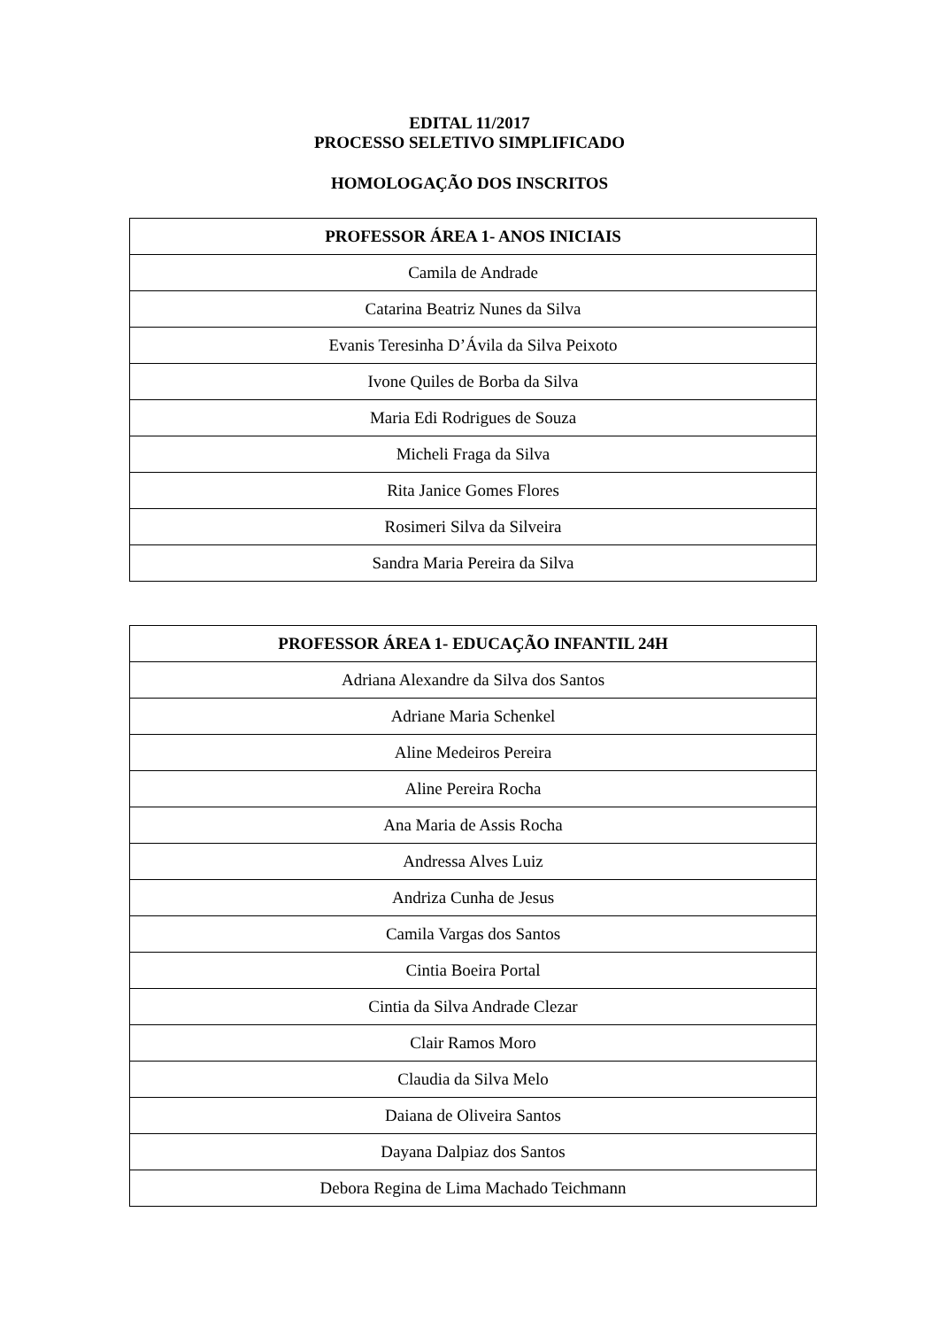EDITAL 11/2017
PROCESSO SELETIVO SIMPLIFICADO
HOMOLOGAÇÃO DOS INSCRITOS
| PROFESSOR ÁREA 1- ANOS INICIAIS |
| --- |
| Camila de Andrade |
| Catarina Beatriz Nunes da Silva |
| Evanis Teresinha D’Ávila da Silva Peixoto |
| Ivone Quiles de Borba da Silva |
| Maria Edi Rodrigues de Souza |
| Micheli Fraga da Silva |
| Rita Janice Gomes Flores |
| Rosimeri Silva da Silveira |
| Sandra Maria Pereira da Silva |
| PROFESSOR ÁREA 1- EDUCAÇÃO INFANTIL 24H |
| --- |
| Adriana Alexandre da Silva dos Santos |
| Adriane Maria Schenkel |
| Aline Medeiros Pereira |
| Aline Pereira Rocha |
| Ana Maria de Assis Rocha |
| Andressa Alves Luiz |
| Andriza Cunha de Jesus |
| Camila Vargas dos Santos |
| Cintia Boeira Portal |
| Cintia da Silva Andrade Clezar |
| Clair Ramos Moro |
| Claudia da Silva Melo |
| Daiana de Oliveira Santos |
| Dayana Dalpiaz dos Santos |
| Debora Regina de Lima Machado Teichmann |